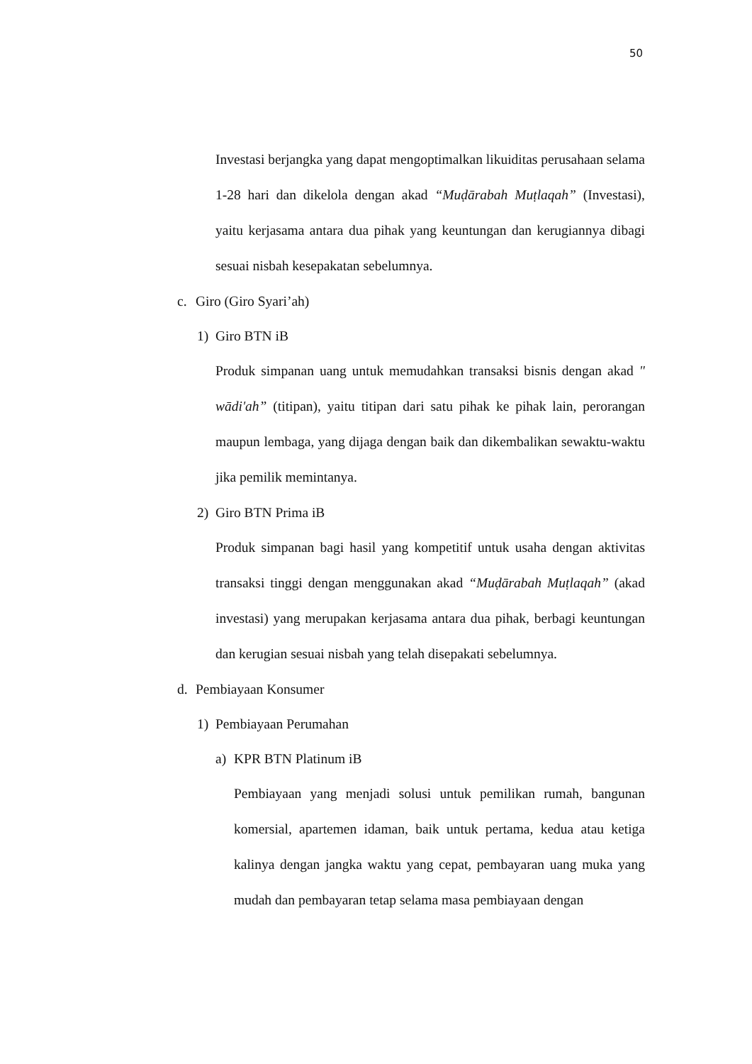50
Investasi berjangka yang dapat mengoptimalkan likuiditas perusahaan selama 1-28 hari dan dikelola dengan akad “Muḍārabah Muṭlaqah” (Investasi), yaitu kerjasama antara dua pihak yang keuntungan dan kerugiannya dibagi sesuai nisbah kesepakatan sebelumnya.
c. Giro (Giro Syari’ah)
1) Giro BTN iB
Produk simpanan uang untuk memudahkan transaksi bisnis dengan akad " wādi'ah” (titipan), yaitu titipan dari satu pihak ke pihak lain, perorangan maupun lembaga, yang dijaga dengan baik dan dikembalikan sewaktu-waktu jika pemilik memintanya.
2) Giro BTN Prima iB
Produk simpanan bagi hasil yang kompetitif untuk usaha dengan aktivitas transaksi tinggi dengan menggunakan akad “Muḍārabah Muṭlaqah” (akad investasi) yang merupakan kerjasama antara dua pihak, berbagi keuntungan dan kerugian sesuai nisbah yang telah disepakati sebelumnya.
d. Pembiayaan Konsumer
1) Pembiayaan Perumahan
a) KPR BTN Platinum iB
Pembiayaan yang menjadi solusi untuk pemilikan rumah, bangunan komersial, apartemen idaman, baik untuk pertama, kedua atau ketiga kalinya dengan jangka waktu yang cepat, pembayaran uang muka yang mudah dan pembayaran tetap selama masa pembiayaan dengan